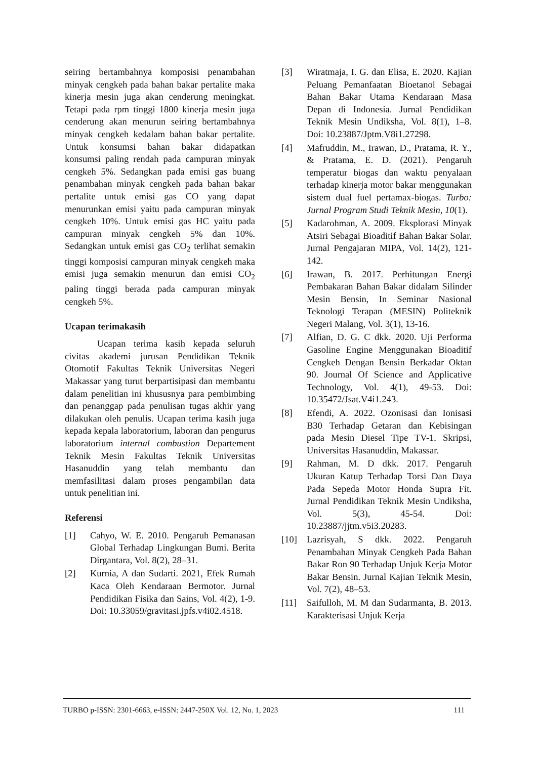seiring bertambahnya komposisi penambahan minyak cengkeh pada bahan bakar pertalite maka kinerja mesin juga akan cenderung meningkat. Tetapi pada rpm tinggi 1800 kinerja mesin juga cenderung akan menurun seiring bertambahnya minyak cengkeh kedalam bahan bakar pertalite. Untuk konsumsi bahan bakar didapatkan konsumsi paling rendah pada campuran minyak cengkeh 5%. Sedangkan pada emisi gas buang penambahan minyak cengkeh pada bahan bakar pertalite untuk emisi gas CO yang dapat menurunkan emisi yaitu pada campuran minyak cengkeh 10%. Untuk emisi gas HC yaitu pada campuran minyak cengkeh 5% dan 10%. Sedangkan untuk emisi gas CO<sub>2</sub> terlihat semakin tinggi komposisi campuran minyak cengkeh maka emisi juga semakin menurun dan emisi CO<sub>2</sub> paling tinggi berada pada campuran minyak cengkeh 5%.
Ucapan terimakasih
Ucapan terima kasih kepada seluruh civitas akademi jurusan Pendidikan Teknik Otomotif Fakultas Teknik Universitas Negeri Makassar yang turut berpartisipasi dan membantu dalam penelitian ini khususnya para pembimbing dan penanggap pada penulisan tugas akhir yang dilakukan oleh penulis. Ucapan terima kasih juga kepada kepala laboratorium, laboran dan pengurus laboratorium internal combustion Departement Teknik Mesin Fakultas Teknik Universitas Hasanuddin yang telah membantu dan memfasilitasi dalam proses pengambilan data untuk penelitian ini.
Referensi
[1] Cahyo, W. E. 2010. Pengaruh Pemanasan Global Terhadap Lingkungan Bumi. Berita Dirgantara, Vol. 8(2), 28–31.
[2] Kurnia, A dan Sudarti. 2021, Efek Rumah Kaca Oleh Kendaraan Bermotor. Jurnal Pendidikan Fisika dan Sains, Vol. 4(2), 1-9. Doi: 10.33059/gravitasi.jpfs.v4i02.4518.
[3] Wiratmaja, I. G. dan Elisa, E. 2020. Kajian Peluang Pemanfaatan Bioetanol Sebagai Bahan Bakar Utama Kendaraan Masa Depan di Indonesia. Jurnal Pendidikan Teknik Mesin Undiksha, Vol. 8(1), 1–8. Doi: 10.23887/Jptm.V8i1.27298.
[4] Mafruddin, M., Irawan, D., Pratama, R. Y., & Pratama, E. D. (2021). Pengaruh temperatur biogas dan waktu penyalaan terhadap kinerja motor bakar menggunakan sistem dual fuel pertamax-biogas. Turbo: Jurnal Program Studi Teknik Mesin, 10(1).
[5] Kadarohman, A. 2009. Eksplorasi Minyak Atsiri Sebagai Bioaditif Bahan Bakar Solar. Jurnal Pengajaran MIPA, Vol. 14(2), 121-142.
[6] Irawan, B. 2017. Perhitungan Energi Pembakaran Bahan Bakar didalam Silinder Mesin Bensin, In Seminar Nasional Teknologi Terapan (MESIN) Politeknik Negeri Malang, Vol. 3(1), 13-16.
[7] Alfian, D. G. C dkk. 2020. Uji Performa Gasoline Engine Menggunakan Bioaditif Cengkeh Dengan Bensin Berkadar Oktan 90. Journal Of Science and Applicative Technology, Vol. 4(1), 49-53. Doi: 10.35472/Jsat.V4i1.243.
[8] Efendi, A. 2022. Ozonisasi dan Ionisasi B30 Terhadap Getaran dan Kebisingan pada Mesin Diesel Tipe TV-1. Skripsi, Universitas Hasanuddin, Makassar.
[9] Rahman, M. D dkk. 2017. Pengaruh Ukuran Katup Terhadap Torsi Dan Daya Pada Sepeda Motor Honda Supra Fit. Jurnal Pendidikan Teknik Mesin Undiksha, Vol. 5(3), 45-54. Doi: 10.23887/jjtm.v5i3.20283.
[10] Lazrisyah, S dkk. 2022. Pengaruh Penambahan Minyak Cengkeh Pada Bahan Bakar Ron 90 Terhadap Unjuk Kerja Motor Bakar Bensin. Jurnal Kajian Teknik Mesin, Vol. 7(2), 48–53.
[11] Saifulloh, M. M dan Sudarmanta, B. 2013. Karakterisasi Unjuk Kerja
TURBO p-ISSN: 2301-6663, e-ISSN: 2447-250X Vol. 12, No. 1, 2023 111